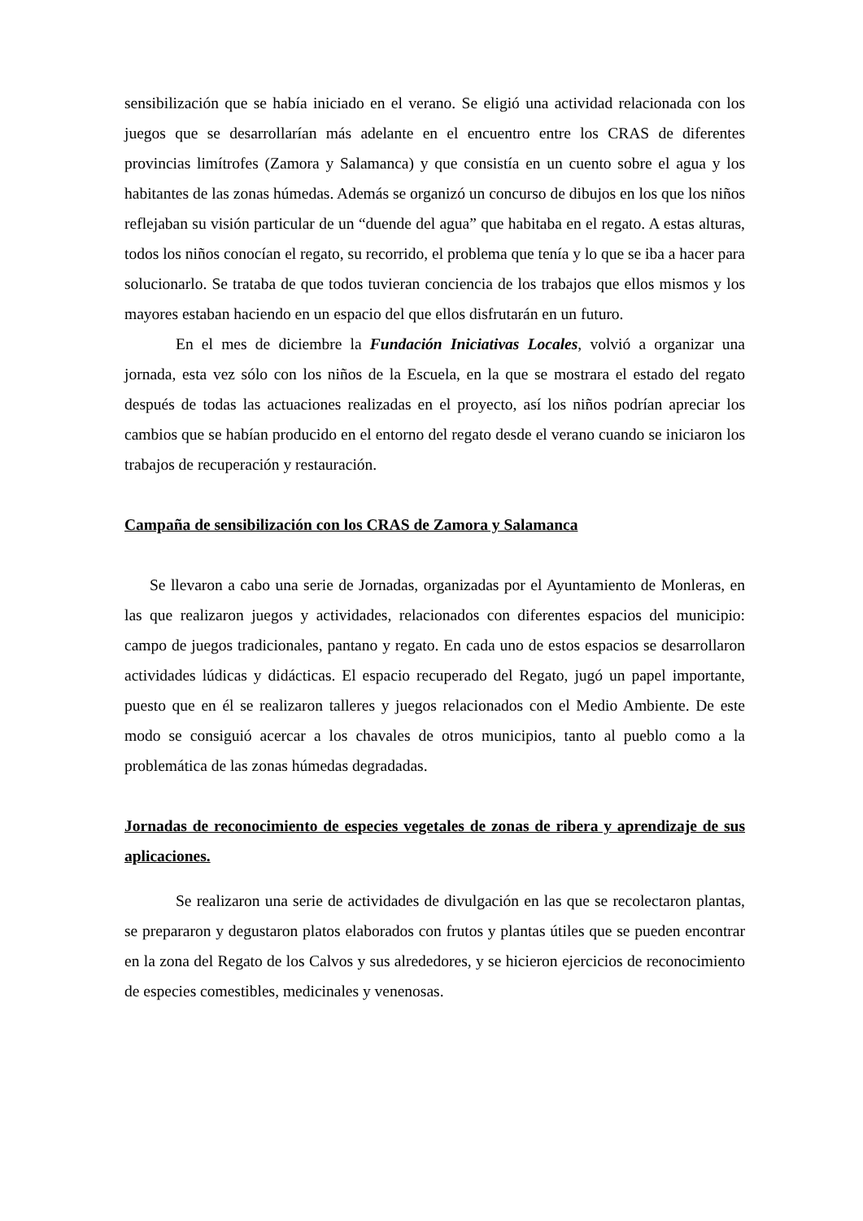sensibilización que se había iniciado en el verano. Se eligió una actividad relacionada con los juegos que se desarrollarían más adelante en el encuentro entre los CRAS de diferentes provincias limítrofes (Zamora y Salamanca) y que consistía en un cuento sobre el agua y los habitantes de las zonas húmedas. Además se organizó un concurso de dibujos en los que los niños reflejaban su visión particular de un “duende del agua” que habitaba en el regato. A estas alturas, todos los niños conocían el regato, su recorrido, el problema que tenía y lo que se iba a hacer para solucionarlo. Se trataba de que todos tuvieran conciencia de los trabajos que ellos mismos y los mayores estaban haciendo en un espacio del que ellos disfrutarán en un futuro.
En el mes de diciembre la Fundación Iniciativas Locales, volvió a organizar una jornada, esta vez sólo con los niños de la Escuela, en la que se mostrara el estado del regato después de todas las actuaciones realizadas en el proyecto, así los niños podrían apreciar los cambios que se habían producido en el entorno del regato desde el verano cuando se iniciaron los trabajos de recuperación y restauración.
Campaña de sensibilización con los CRAS de Zamora y Salamanca
Se llevaron a cabo una serie de Jornadas, organizadas por el Ayuntamiento de Monleras, en las que realizaron juegos y actividades, relacionados con diferentes espacios del municipio: campo de juegos tradicionales, pantano y regato. En cada uno de estos espacios se desarrollaron actividades lúdicas y didácticas. El espacio recuperado del Regato, jugó un papel importante, puesto que en él se realizaron talleres y juegos relacionados con el Medio Ambiente. De este modo se consiguió acercar a los chavales de otros municipios, tanto al pueblo como a la problemática de las zonas húmedas degradadas.
Jornadas de reconocimiento de especies vegetales de zonas de ribera y aprendizaje de sus aplicaciones.
Se realizaron una serie de actividades de divulgación en las que se recolectaron plantas, se prepararon y degustaron platos elaborados con frutos y plantas útiles que se pueden encontrar en la zona del Regato de los Calvos y sus alrededores, y se hicieron ejercicios de reconocimiento de especies comestibles, medicinales y venenosas.